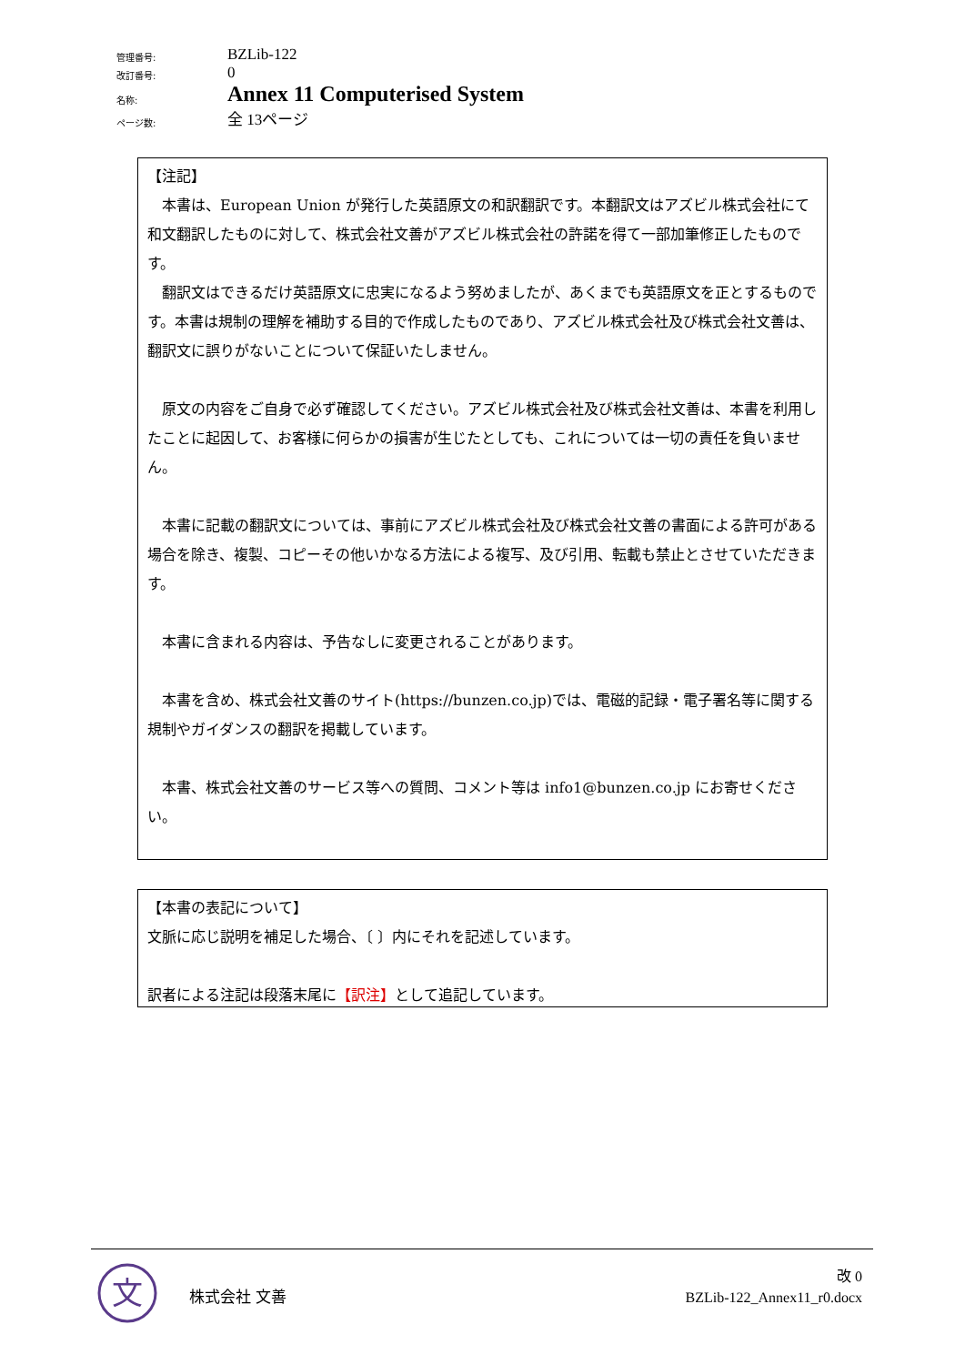| 管理番号: | BZLib-122 |
| 改訂番号: | 0 |
| 名称: | Annex 11 Computerised System |
| ページ数: | 全 13ページ |
【注記】
　本書は、European Union が発行した英語原文の和訳翻訳です。本翻訳文はアズビル株式会社にて和文翻訳したものに対して、株式会社文善がアズビル株式会社の許諾を得て一部加筆修正したものです。
　翻訳文はできるだけ英語原文に忠実になるよう努めましたが、あくまでも英語原文を正とするものです。本書は規制の理解を補助する目的で作成したものであり、アズビル株式会社及び株式会社文善は、翻訳文に誤りがないことについて保証いたしません。
　原文の内容をご自身で必ず確認してください。アズビル株式会社及び株式会社文善は、本書を利用したことに起因して、お客様に何らかの損害が生じたとしても、これについては一切の責任を負いません。
　本書に記載の翻訳文については、事前にアズビル株式会社及び株式会社文善の書面による許可がある場合を除き、複製、コピーその他いかなる方法による複写、及び引用、転載も禁止とさせていただきます。
　本書に含まれる内容は、予告なしに変更されることがあります。
　本書を含め、株式会社文善のサイト(https://bunzen.co.jp)では、電磁的記録・電子署名等に関する規制やガイダンスの翻訳を掲載しています。
　本書、株式会社文善のサービス等への質問、コメント等は info1@bunzen.co.jp にお寄せください。
【本書の表記について】
文脈に応じ説明を補足した場合、〔 〕内にそれを記述しています。
訳者による注記は段落末尾に【訳注】として追記しています。
文
株式会社 文善
改 0
BZLib-122_Annex11_r0.docx